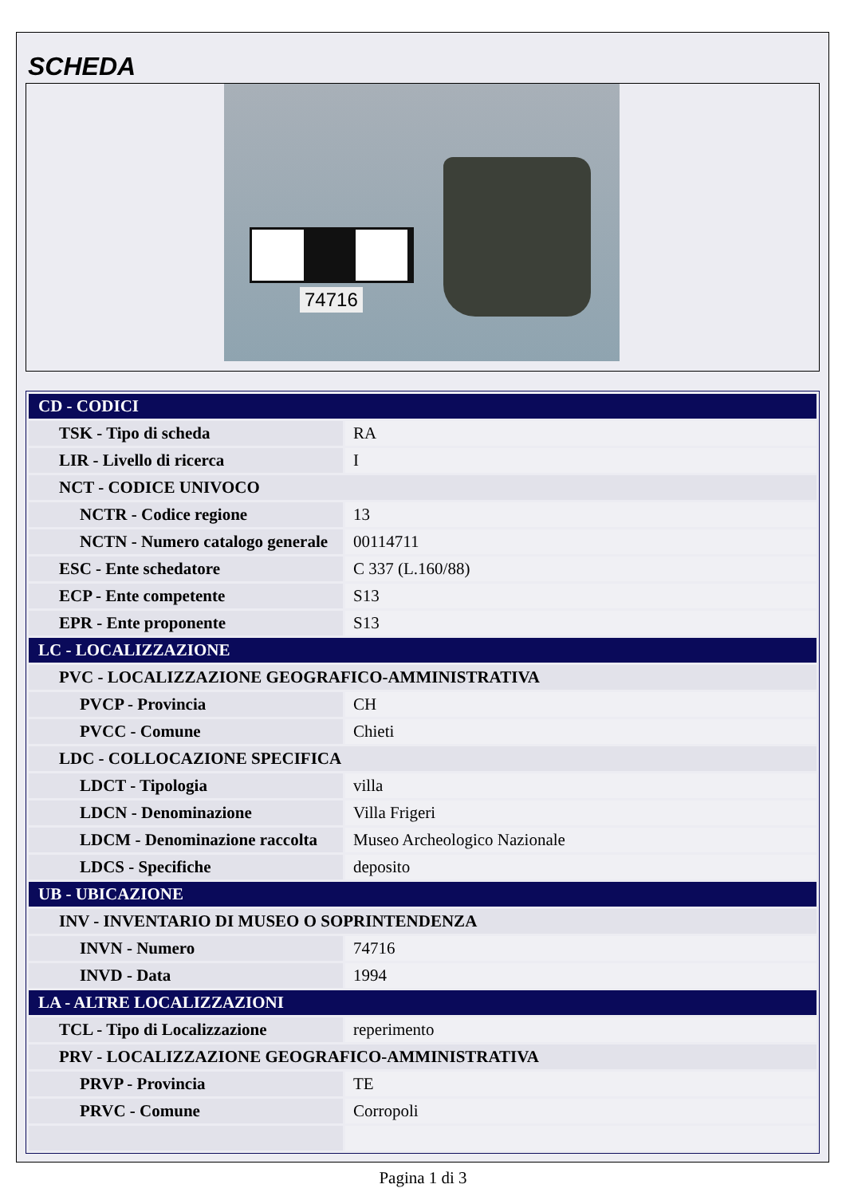SCHEDA
74716
| CD - CODICI | |
| TSK - Tipo di scheda | RA |
| LIR - Livello di ricerca | I |
| NCT - CODICE UNIVOCO | |
| NCTR - Codice regione | 13 |
| NCTN - Numero catalogo generale | 00114711 |
| ESC - Ente schedatore | C 337 (L.160/88) |
| ECP - Ente competente | S13 |
| EPR - Ente proponente | S13 |
| LC - LOCALIZZAZIONE | |
| PVC - LOCALIZZAZIONE GEOGRAFICO-AMMINISTRATIVA | |
| PVCP - Provincia | CH |
| PVCC - Comune | Chieti |
| LDC - COLLOCAZIONE SPECIFICA | |
| LDCT - Tipologia | villa |
| LDCN - Denominazione | Villa Frigeri |
| LDCM - Denominazione raccolta | Museo Archeologico Nazionale |
| LDCS - Specifiche | deposito |
| UB - UBICAZIONE | |
| INV - INVENTARIO DI MUSEO O SOPRINTENDENZA | |
| INVN - Numero | 74716 |
| INVD - Data | 1994 |
| LA - ALTRE LOCALIZZAZIONI | |
| TCL - Tipo di Localizzazione | reperimento |
| PRV - LOCALIZZAZIONE GEOGRAFICO-AMMINISTRATIVA | |
| PRVP - Provincia | TE |
| PRVC - Comune | Corropoli |
Pagina 1 di 3